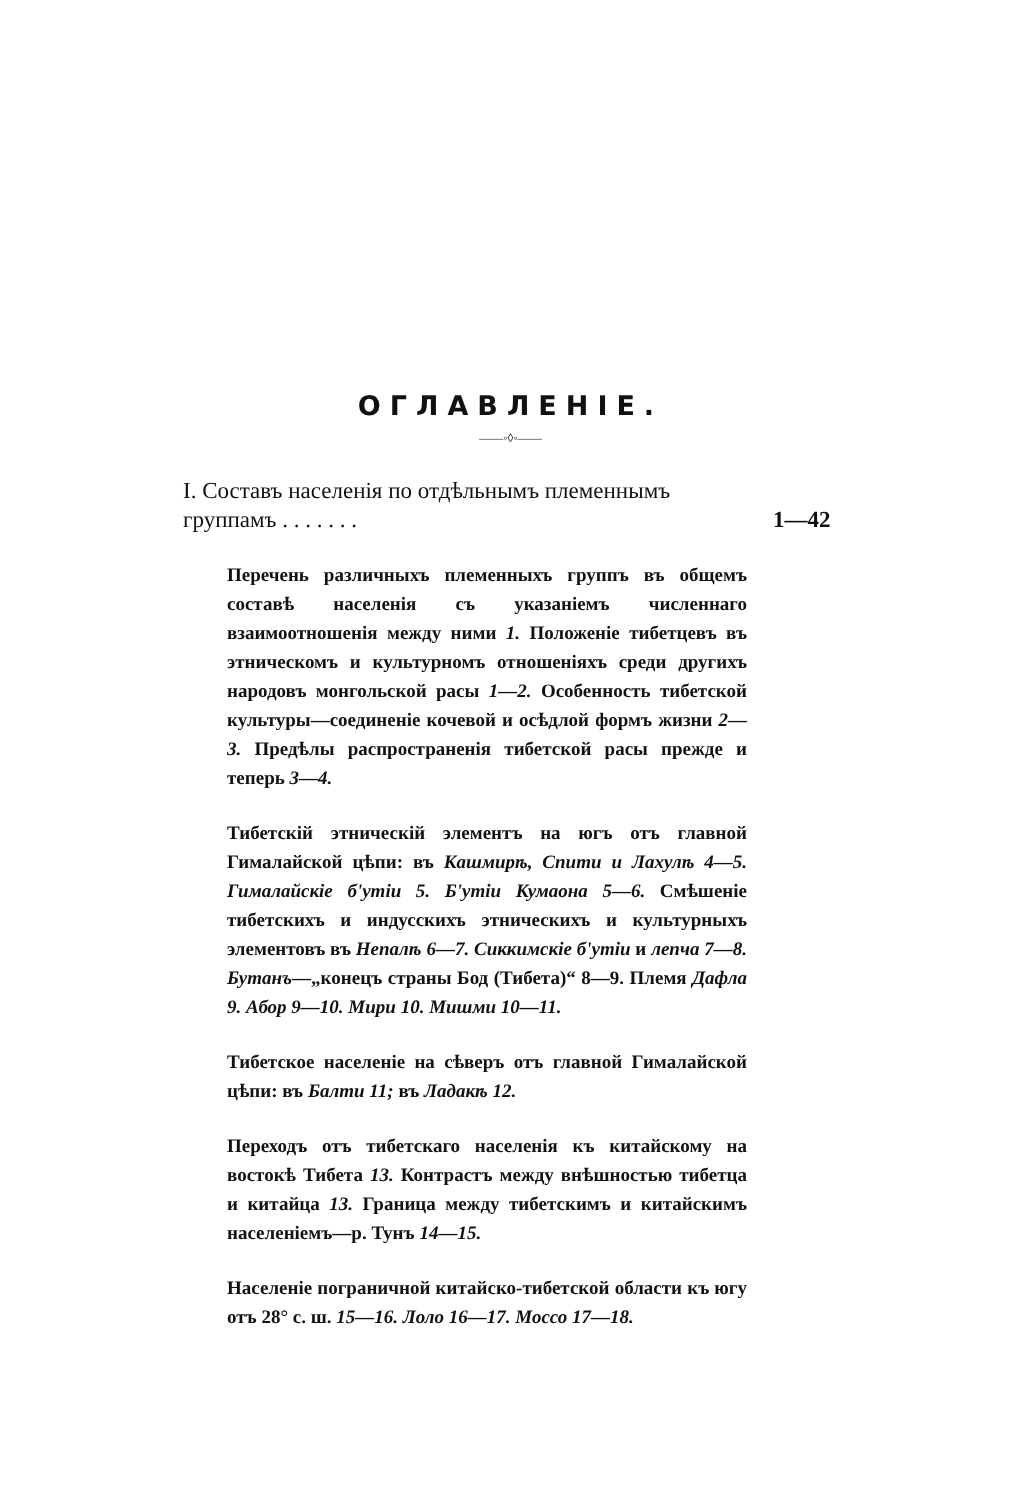ОГЛАВЛЕНIЕ.
——◦◊◦——
I. Составъ населенiя по отдѣльнымъ племеннымъ группамъ . . . . . . .
1—42
Перечень различныхъ племенныхъ группъ въ общемъ составѣ населенiя съ указанiемъ численнаго взаимоотношенiя между ними 1. Положенiе тибетцевъ въ этническомъ и культурномъ отношенiяхъ среди другихъ народовъ монгольской расы 1—2. Особенность тибетской культуры—соединенiе кочевой и осѣдлой формъ жизни 2—3. Предѣлы распространенiя тибетской расы прежде и теперь 3—4.
Тибетскiй этническiй элементъ на югъ отъ главной Гималайской цѣпи: въ Кашмирѣ, Спити и Лахулѣ 4—5. Гималайскiе б'утiи 5. Б'утiи Кумаона 5—6. Смѣшенiе тибетскихъ и индусскихъ этническихъ и культурныхъ элементовъ въ Непалѣ 6—7. Сиккимскiе б'утiи и лепча 7—8. Бутанъ—„конецъ страны Бод (Тибета)“ 8—9. Племя Дафла 9. Абор 9—10. Мири 10. Мишми 10—11.
Тибетское населенiе на сѣверъ отъ главной Гималайской цѣпи: въ Балти 11; въ Ладакѣ 12.
Переходъ отъ тибетскаго населенiя къ китайскому на востокѣ Тибета 13. Контрастъ между внѣшностью тибетца и китайца 13. Граница между тибетскимъ и китайскимъ населенiемъ—р. Тунъ 14—15.
Населенiе пограничной китайско-тибетской области къ югу отъ 28° с. ш. 15—16. Лоло 16—17. Моссо 17—18.